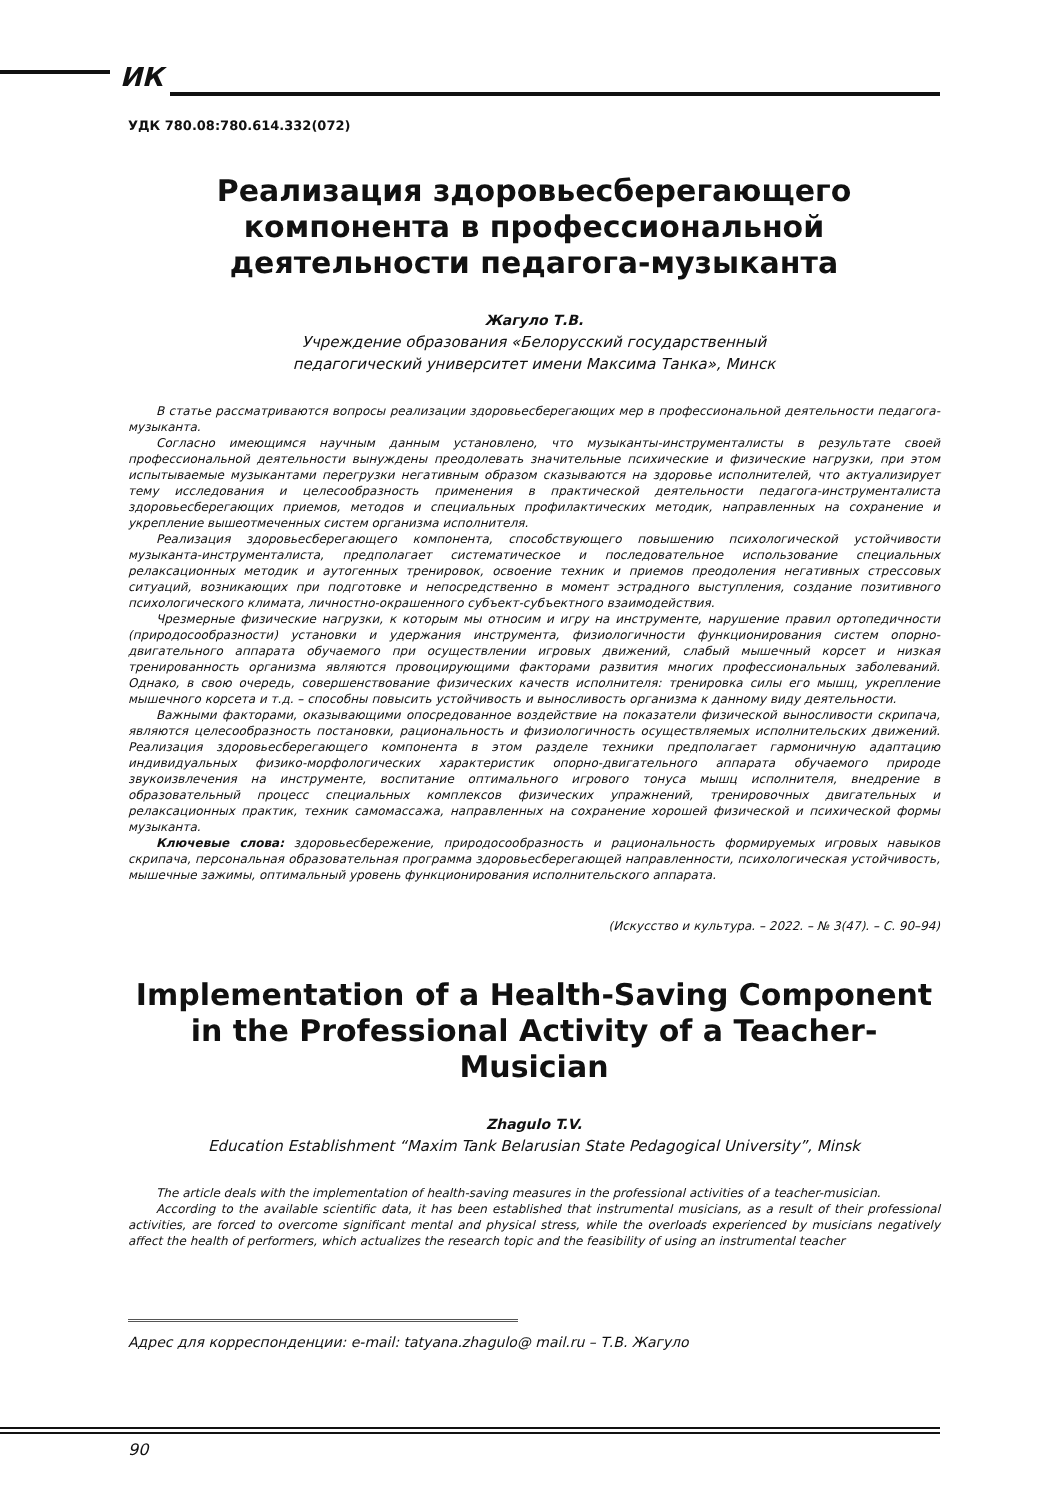ИК
УДК 780.08:780.614.332(072)
Реализация здоровьесберегающего компонента в профессиональной деятельности педагога-музыканта
Жагуло Т.В.
Учреждение образования «Белорусский государственный
педагогический университет имени Максима Танка», Минск
В статье рассматриваются вопросы реализации здоровьесберегающих мер в профессиональной деятельности педагога-музыканта.
Согласно имеющимся научным данным установлено, что музыканты-инструменталисты в результате своей профессиональной деятельности вынуждены преодолевать значительные психические и физические нагрузки, при этом испытываемые музыкантами перегрузки негативным образом сказываются на здоровье исполнителей, что актуализирует тему исследования и целесообразность применения в практической деятельности педагога-инструменталиста здоровьесберегающих приемов, методов и специальных профилактических методик, направленных на сохранение и укрепление вышеотмеченных систем организма исполнителя.
Реализация здоровьесберегающего компонента, способствующего повышению психологической устойчивости музыканта-инструменталиста, предполагает систематическое и последовательное использование специальных релаксационных методик и аутогенных тренировок, освоение техник и приемов преодоления негативных стрессовых ситуаций, возникающих при подготовке и непосредственно в момент эстрадного выступления, создание позитивного психологического климата, личностно-окрашенного субъект-субъектного взаимодействия.
Чрезмерные физические нагрузки, к которым мы относим и игру на инструменте, нарушение правил ортопедичности (природосообразности) установки и удержания инструмента, физиологичности функционирования систем опорно-двигательного аппарата обучаемого при осуществлении игровых движений, слабый мышечный корсет и низкая тренированность организма являются провоцирующими факторами развития многих профессиональных заболеваний. Однако, в свою очередь, совершенствование физических качеств исполнителя: тренировка силы его мышц, укрепление мышечного корсета и т.д. – способны повысить устойчивость и выносливость организма к данному виду деятельности.
Важными факторами, оказывающими опосредованное воздействие на показатели физической выносливости скрипача, являются целесообразность постановки, рациональность и физиологичность осуществляемых исполнительских движений. Реализация здоровьесберегающего компонента в этом разделе техники предполагает гармоничную адаптацию индивидуальных физико-морфологических характеристик опорно-двигательного аппарата обучаемого природе звукоизвлечения на инструменте, воспитание оптимального игрового тонуса мышц исполнителя, внедрение в образовательный процесс специальных комплексов физических упражнений, тренировочных двигательных и релаксационных практик, техник самомассажа, направленных на сохранение хорошей физической и психической формы музыканта.
Ключевые слова: здоровьесбережение, природосообразность и рациональность формируемых игровых навыков скрипача, персональная образовательная программа здоровьесберегающей направленности, психологическая устойчивость, мышечные зажимы, оптимальный уровень функционирования исполнительского аппарата.
(Искусство и культура. – 2022. – № 3(47). – С. 90–94)
Implementation of a Health-Saving Component in the Professional Activity of a Teacher-Musician
Zhagulo T.V.
Education Establishment “Maxim Tank Belarusian State Pedagogical University”, Minsk
The article deals with the implementation of health-saving measures in the professional activities of a teacher-musician.
According to the available scientific data, it has been established that instrumental musicians, as a result of their professional activities, are forced to overcome significant mental and physical stress, while the overloads experienced by musicians negatively affect the health of performers, which actualizes the research topic and the feasibility of using an instrumental teacher
Адрес для корреспонденции: e-mail: tatyana.zhagulo@ mail.ru – Т.В. Жагуло
90